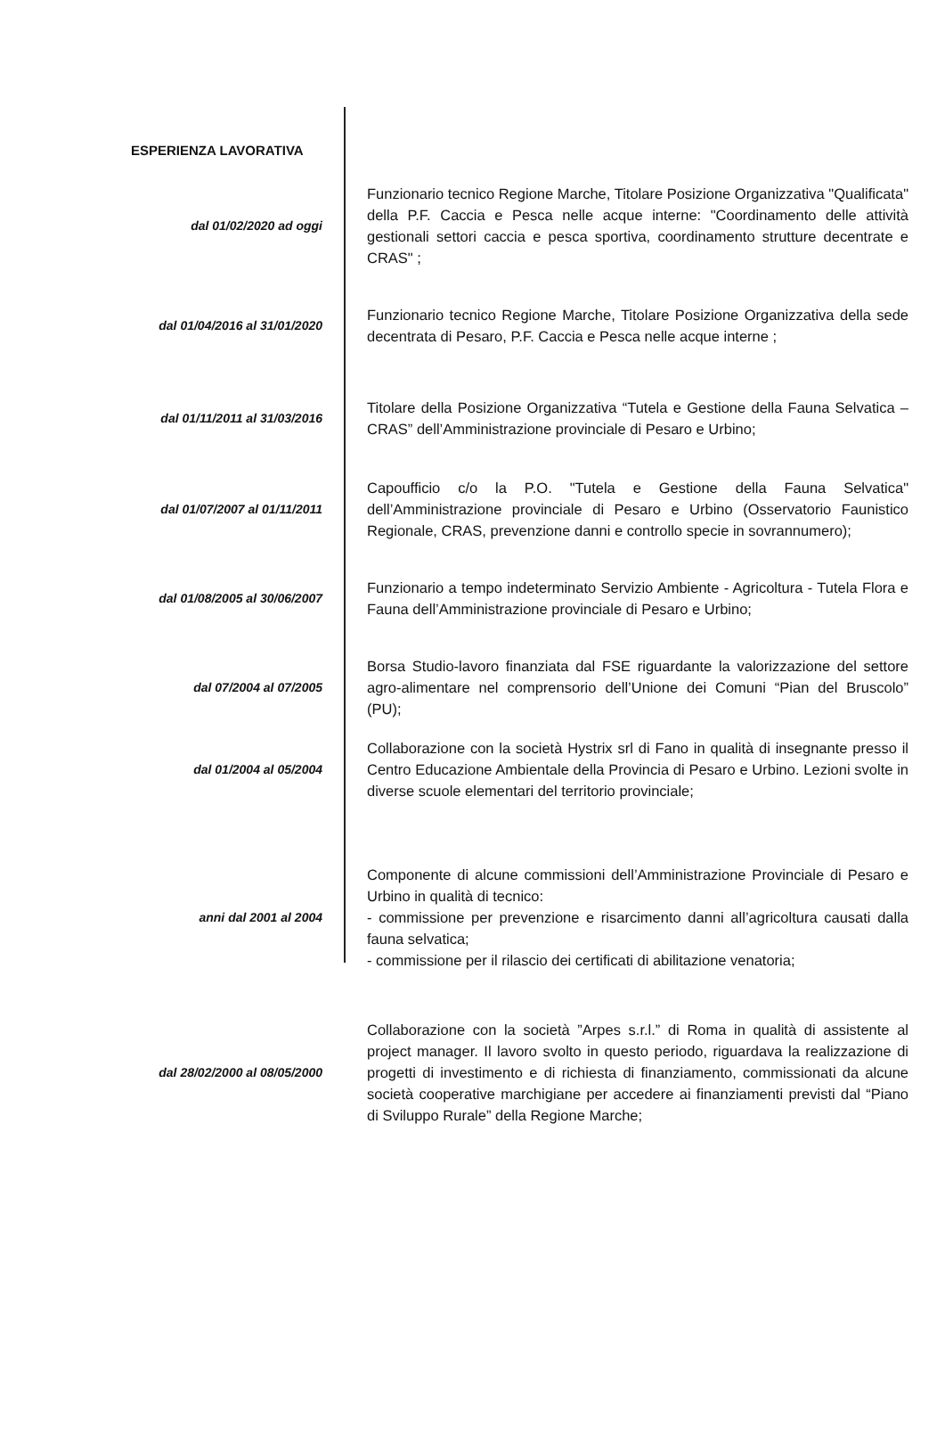ESPERIENZA LAVORATIVA
dal 01/02/2020 ad oggi
Funzionario tecnico Regione Marche, Titolare Posizione Organizzativa "Qualificata" della P.F. Caccia e Pesca nelle acque interne: "Coordinamento delle attività gestionali settori caccia e pesca sportiva, coordinamento strutture decentrate e CRAS" ;
dal 01/04/2016 al 31/01/2020
Funzionario tecnico Regione Marche, Titolare Posizione Organizzativa della sede decentrata di Pesaro, P.F. Caccia e Pesca nelle acque interne ;
dal 01/11/2011 al 31/03/2016
Titolare della Posizione Organizzativa “Tutela e Gestione della Fauna Selvatica – CRAS” dell’Amministrazione provinciale di Pesaro e Urbino;
dal 01/07/2007 al 01/11/2011
Capoufficio c/o la P.O. "Tutela e Gestione della Fauna Selvatica" dell’Amministrazione provinciale di Pesaro e Urbino (Osservatorio Faunistico Regionale, CRAS, prevenzione danni e controllo specie in sovrannumero);
dal 01/08/2005 al 30/06/2007
Funzionario a tempo indeterminato Servizio Ambiente - Agricoltura - Tutela Flora e Fauna dell’Amministrazione provinciale di Pesaro e Urbino;
dal 07/2004 al 07/2005
Borsa Studio-lavoro finanziata dal FSE riguardante la valorizzazione del settore agro-alimentare nel comprensorio dell’Unione dei Comuni “Pian del Bruscolo” (PU);
dal 01/2004 al 05/2004
Collaborazione con la società Hystrix srl di Fano in qualità di insegnante presso il Centro Educazione Ambientale della Provincia di Pesaro e Urbino. Lezioni svolte in diverse scuole elementari del territorio provinciale;
anni dal 2001 al 2004
Componente di alcune commissioni dell’Amministrazione Provinciale di Pesaro e Urbino in qualità di tecnico:
- commissione per prevenzione e risarcimento danni all’agricoltura causati dalla fauna selvatica;
- commissione per il rilascio dei certificati di abilitazione venatoria;
dal 28/02/2000 al 08/05/2000
Collaborazione con la società ”Arpes s.r.l.” di Roma in qualità di assistente al project manager. Il lavoro svolto in questo periodo, riguardava la realizzazione di progetti di investimento e di richiesta di finanziamento, commissionati da alcune società cooperative marchigiane per accedere ai finanziamenti previsti dal “Piano di Sviluppo Rurale” della Regione Marche;